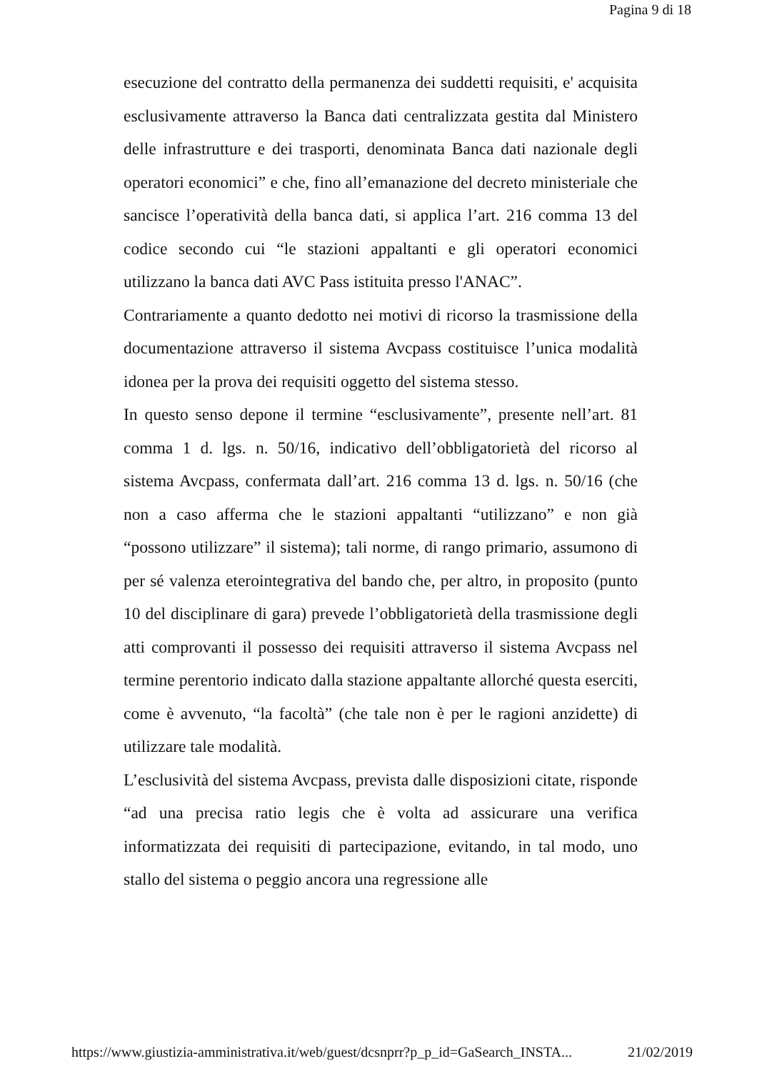Pagina 9 di 18
esecuzione del contratto della permanenza dei suddetti requisiti, e' acquisita esclusivamente attraverso la Banca dati centralizzata gestita dal Ministero delle infrastrutture e dei trasporti, denominata Banca dati nazionale degli operatori economici” e che, fino all’emanazione del decreto ministeriale che sancisce l’operatività della banca dati, si applica l’art. 216 comma 13 del codice secondo cui “le stazioni appaltanti e gli operatori economici utilizzano la banca dati AVC Pass istituita presso l'ANAC”.
Contrariamente a quanto dedotto nei motivi di ricorso la trasmissione della documentazione attraverso il sistema Avcpass costituisce l’unica modalità idonea per la prova dei requisiti oggetto del sistema stesso.
In questo senso depone il termine “esclusivamente”, presente nell’art. 81 comma 1 d. lgs. n. 50/16, indicativo dell’obbligatorietà del ricorso al sistema Avcpass, confermata dall’art. 216 comma 13 d. lgs. n. 50/16 (che non a caso afferma che le stazioni appaltanti “utilizzano” e non già “possono utilizzare” il sistema); tali norme, di rango primario, assumono di per sé valenza eterointegrativa del bando che, per altro, in proposito (punto 10 del disciplinare di gara) prevede l’obbligatorietà della trasmissione degli atti comprovanti il possesso dei requisiti attraverso il sistema Avcpass nel termine perentorio indicato dalla stazione appaltante allorché questa eserciti, come è avvenuto, “la facoltà” (che tale non è per le ragioni anzidette) di utilizzare tale modalità.
L’esclusività del sistema Avcpass, prevista dalle disposizioni citate, risponde “ad una precisa ratio legis che è volta ad assicurare una verifica informatizzata dei requisiti di partecipazione, evitando, in tal modo, uno stallo del sistema o peggio ancora una regressione alle
https://www.giustizia-amministrativa.it/web/guest/dcsnprr?p_p_id=GaSearch_INSTA... 21/02/2019